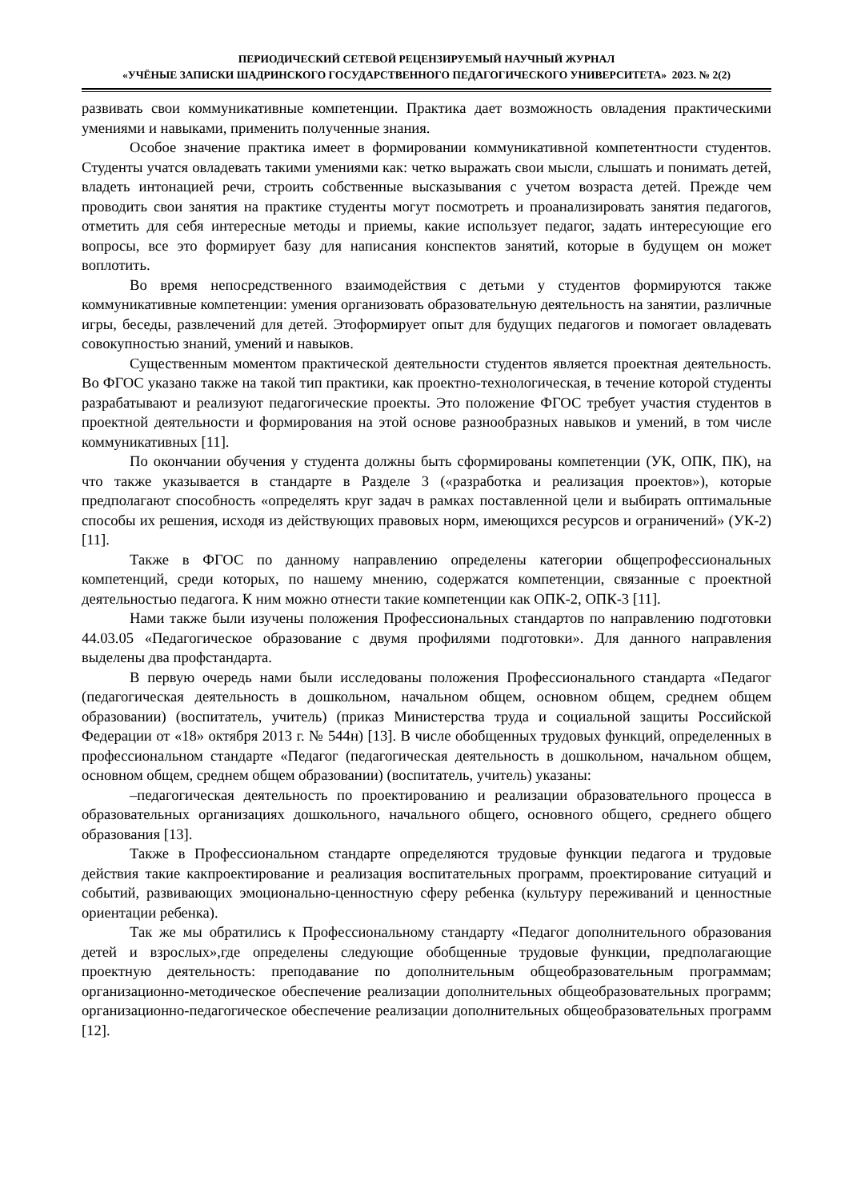ПЕРИОДИЧЕСКИЙ СЕТЕВОЙ РЕЦЕНЗИРУЕМЫЙ НАУЧНЫЙ ЖУРНАЛ
«УЧЁНЫЕ ЗАПИСКИ ШАДРИНСКОГО ГОСУДАРСТВЕННОГО ПЕДАГОГИЧЕСКОГО УНИВЕРСИТЕТА» 2023. № 2(2)
развивать свои коммуникативные компетенции. Практика дает возможность овладения практическими умениями и навыками, применить полученные знания.
Особое значение практика имеет в формировании коммуникативной компетентности студентов. Студенты учатся овладевать такими умениями как: четко выражать свои мысли, слышать и понимать детей, владеть интонацией речи, строить собственные высказывания с учетом возраста детей. Прежде чем проводить свои занятия на практике студенты могут посмотреть и проанализировать занятия педагогов, отметить для себя интересные методы и приемы, какие использует педагог, задать интересующие его вопросы, все это формирует базу для написания конспектов занятий, которые в будущем он может воплотить.
Во время непосредственного взаимодействия с детьми у студентов формируются также коммуникативные компетенции: умения организовать образовательную деятельность на занятии, различные игры, беседы, развлечений для детей. Этоформирует опыт для будущих педагогов и помогает овладевать совокупностью знаний, умений и навыков.
Существенным моментом практической деятельности студентов является проектная деятельность. Во ФГОС указано также на такой тип практики, как проектно-технологическая, в течение которой студенты разрабатывают и реализуют педагогические проекты. Это положение ФГОС требует участия студентов в проектной деятельности и формирования на этой основе разнообразных навыков и умений, в том числе коммуникативных [11].
По окончании обучения у студента должны быть сформированы компетенции (УК, ОПК, ПК), на что также указывается в стандарте в Разделе 3 («разработка и реализация проектов»), которые предполагают способность «определять круг задач в рамках поставленной цели и выбирать оптимальные способы их решения, исходя из действующих правовых норм, имеющихся ресурсов и ограничений» (УК-2) [11].
Также в ФГОС по данному направлению определены категории общепрофессиональных компетенций, среди которых, по нашему мнению, содержатся компетенции, связанные с проектной деятельностью педагога. К ним можно отнести такие компетенции как ОПК-2, ОПК-3 [11].
Нами также были изучены положения Профессиональных стандартов по направлению подготовки 44.03.05 «Педагогическое образование с двумя профилями подготовки». Для данного направления выделены два профстандарта.
В первую очередь нами были исследованы положения Профессионального стандарта «Педагог (педагогическая деятельность в дошкольном, начальном общем, основном общем, среднем общем образовании) (воспитатель, учитель) (приказ Министерства труда и социальной защиты Российской Федерации от «18» октября 2013 г. № 544н) [13]. В числе обобщенных трудовых функций, определенных в профессиональном стандарте «Педагог (педагогическая деятельность в дошкольном, начальном общем, основном общем, среднем общем образовании) (воспитатель, учитель) указаны:
–педагогическая деятельность по проектированию и реализации образовательного процесса в образовательных организациях дошкольного, начального общего, основного общего, среднего общего образования [13].
Также в Профессиональном стандарте определяются трудовые функции педагога и трудовые действия такие какпроектирование и реализация воспитательных программ, проектирование ситуаций и событий, развивающих эмоционально-ценностную сферу ребенка (культуру переживаний и ценностные ориентации ребенка).
Так же мы обратились к Профессиональному стандарту «Педагог дополнительного образования детей и взрослых»,где определены следующие обобщенные трудовые функции, предполагающие проектную деятельность: преподавание по дополнительным общеобразовательным программам; организационно-методическое обеспечение реализации дополнительных общеобразовательных программ; организационно-педагогическое обеспечение реализации дополнительных общеобразовательных программ [12].